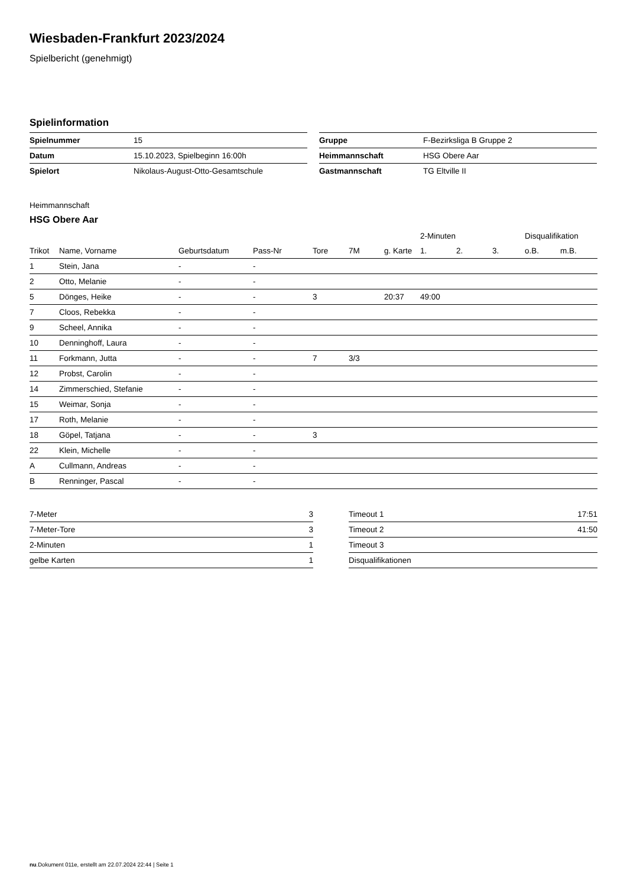Wiesbaden-Frankfurt 2023/2024
Spielbericht (genehmigt)
Spielinformation
| Spielnummer | 15 |
| Datum | 15.10.2023, Spielbeginn 16:00h |
| Spielort | Nikolaus-August-Otto-Gesamtschule |
| Gruppe | F-Bezirksliga B Gruppe 2 |
| Heimmannschaft | HSG Obere Aar |
| Gastmannschaft | TG Eltville II |
Heimmannschaft
HSG Obere Aar
| | | | | | | | 2-Minuten | | | Disqualifikation | |
| --- | --- | --- | --- | --- | --- | --- | --- | --- | --- | --- | --- |
| Trikot | Name, Vorname | Geburtsdatum | Pass-Nr | Tore | 7M | g. Karte | 1. | 2. | 3. | o.B. | m.B. |
| 1 | Stein, Jana | - | - | | | | | | | | |
| 2 | Otto, Melanie | - | - | | | | | | | | |
| 5 | Dönges, Heike | - | - | 3 | | 20:37 | 49:00 | | | | |
| 7 | Cloos, Rebekka | - | - | | | | | | | | |
| 9 | Scheel, Annika | - | - | | | | | | | | |
| 10 | Denninghoff, Laura | - | - | | | | | | | | |
| 11 | Forkmann, Jutta | - | - | 7 | 3/3 | | | | | | |
| 12 | Probst, Carolin | - | - | | | | | | | | |
| 14 | Zimmerschied, Stefanie | - | - | | | | | | | | |
| 15 | Weimar, Sonja | - | - | | | | | | | | |
| 17 | Roth, Melanie | - | - | | | | | | | | |
| 18 | Göpel, Tatjana | - | - | 3 | | | | | | | |
| 22 | Klein, Michelle | - | - | | | | | | | | |
| A | Cullmann, Andreas | - | - | | | | | | | | |
| B | Renninger, Pascal | - | - | | | | | | | | |
| 7-Meter | 3 |
| 7-Meter-Tore | 3 |
| 2-Minuten | 1 |
| gelbe Karten | 1 |
| Timeout 1 | 17:51 |
| Timeout 2 | 41:50 |
| Timeout 3 | |
| Disqualifikationen | |
nu.Dokument 011e, erstellt am 22.07.2024 22:44 | Seite 1